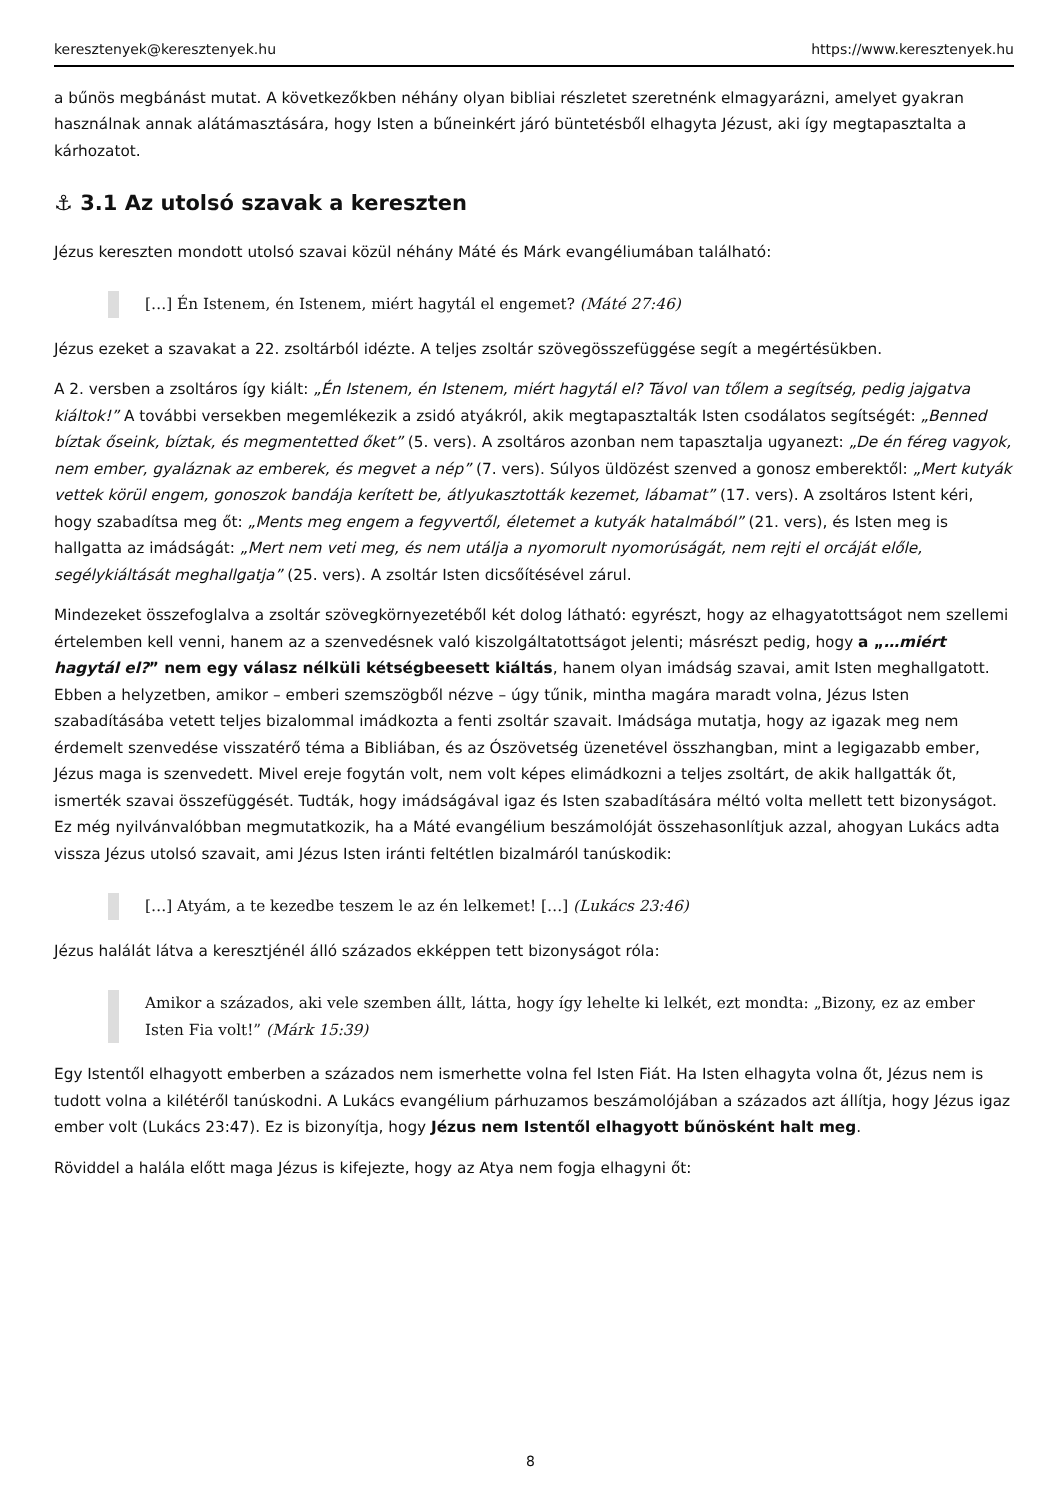keresztenyek@keresztenyek.hu https://www.keresztenyek.hu
a bűnös megbánást mutat. A következőkben néhány olyan bibliai részletet szeretnénk elmagyarázni, amelyet gyakran használnak annak alátámasztására, hogy Isten a bűneinkért járó büntetésből elhagyta Jézust, aki így megtapasztalta a kárhozatot.
⚓ 3.1 Az utolsó szavak a kereszten
Jézus kereszten mondott utolsó szavai közül néhány Máté és Márk evangéliumában található:
[…] Én Istenem, én Istenem, miért hagytál el engemet? (Máté 27:46)
Jézus ezeket a szavakat a 22. zsoltárból idézte. A teljes zsoltár szövegösszefüggése segít a megértésükben.
A 2. versben a zsoltáros így kiált: „Én Istenem, én Istenem, miért hagytál el? Távol van tőlem a segítség, pedig jajgatva kiáltok!” A további versekben megemlékezik a zsidó atyákról, akik megtapasztalták Isten csodálatos segítségét: „Benned bíztak őseink, bíztak, és megmentetted őket” (5. vers). A zsoltáros azonban nem tapasztalja ugyanezt: „De én féreg vagyok, nem ember, gyaláznak az emberek, és megvet a nép” (7. vers). Súlyos üldözést szenved a gonosz emberektől: „Mert kutyák vettek körül engem, gonoszok bandája kerített be, átlyukasztották kezemet, lábamat” (17. vers). A zsoltáros Istent kéri, hogy szabadítsa meg őt: „Ments meg engem a fegyvertől, életemet a kutyák hatalmából” (21. vers), és Isten meg is hallgatta az imádságát: „Mert nem veti meg, és nem utálja a nyomorult nyomorúságát, nem rejti el orcáját előle, segélykiáltását meghallgatja” (25. vers). A zsoltár Isten dicsőítésével zárul.
Mindezeket összefoglalva a zsoltár szövegkörnyezetéből két dolog látható: egyrészt, hogy az elhagyatottságot nem szellemi értelemben kell venni, hanem az a szenvedésnek való kiszolgáltatottságot jelenti; másrészt pedig, hogy a „…miért hagytál el?” nem egy válasz nélküli kétségbeesett kiáltás, hanem olyan imádság szavai, amit Isten meghallgatott. Ebben a helyzetben, amikor – emberi szemszögből nézve – úgy tűnik, mintha magára maradt volna, Jézus Isten szabadításába vetett teljes bizalommal imádkozta a fenti zsoltár szavait. Imádsága mutatja, hogy az igazak meg nem érdemelt szenvedése visszatérő téma a Bibliában, és az Ószövetség üzenetével összhangban, mint a legigazabb ember, Jézus maga is szenvedett. Mivel ereje fogytán volt, nem volt képes elimádkozni a teljes zsoltárt, de akik hallgatták őt, ismerték szavai összefüggését. Tudták, hogy imádságával igaz és Isten szabadítására méltó volta mellett tett bizonyságot. Ez még nyilvánvalóbban megmutatkozik, ha a Máté evangélium beszámolóját összehasonlítjuk azzal, ahogyan Lukács adta vissza Jézus utolsó szavait, ami Jézus Isten iránti feltétlen bizalmáról tanúskodik:
[…] Atyám, a te kezedbe teszem le az én lelkemet! […] (Lukács 23:46)
Jézus halálát látva a keresztjénél álló százados ekképpen tett bizonyságot róla:
Amikor a százados, aki vele szemben állt, látta, hogy így lehelte ki lelkét, ezt mondta: „Bizony, ez az ember Isten Fia volt!” (Márk 15:39)
Egy Istentől elhagyott emberben a százados nem ismerhette volna fel Isten Fiát. Ha Isten elhagyta volna őt, Jézus nem is tudott volna a kilétéről tanúskodni. A Lukács evangélium párhuzamos beszámolójában a százados azt állítja, hogy Jézus igaz ember volt (Lukács 23:47). Ez is bizonyítja, hogy Jézus nem Istentől elhagyott bűnösként halt meg.
Röviddel a halála előtt maga Jézus is kifejezte, hogy az Atya nem fogja elhagyni őt:
8